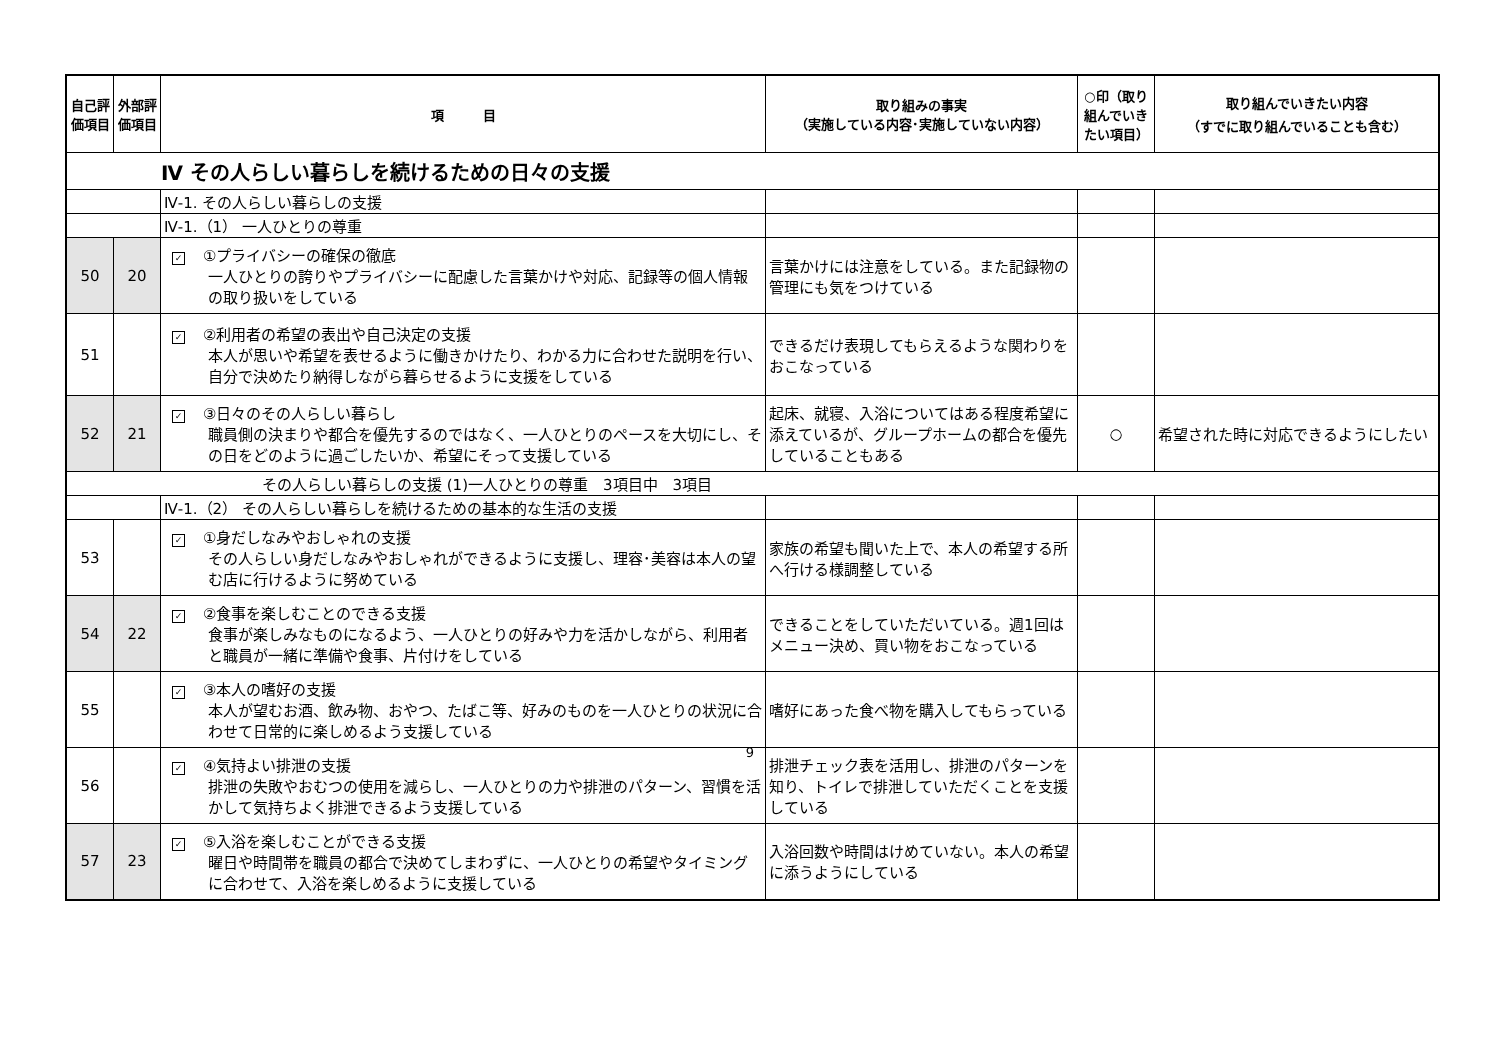| 自己評価項目 | 外部評価項目 | 項 目 | 取り組みの事実 （実施している内容･実施していない内容） | ○印（取り組んでいきたい項目） | 取り組んでいきたい内容 （すでに取り組んでいることも含む） |
| --- | --- | --- | --- | --- | --- |
| Ⅳ その人らしい暮らしを続けるための日々の支援 | | | | | |
| | | Ⅳ-1. その人らしい暮らしの支援 | | | |
| | | Ⅳ-1.（1） 一人ひとりの尊重 | | | |
| 50 | 20 | ✓ ①プライバシーの確保の徹底 一人ひとりの誇りやプライバシーに配慮した言葉かけや対応、記録等の個人情報の取り扱いをしている | 言葉かけには注意をしている。また記録物の管理にも気をつけている | | |
| 51 | | ✓ ②利用者の希望の表出や自己決定の支援 本人が思いや希望を表せるように働きかけたり、わかる力に合わせた説明を行い、自分で決めたり納得しながら暮らせるように支援をしている | できるだけ表現してもらえるような関わりをおこなっている | | |
| 52 | 21 | ✓ ③日々のその人らしい暮らし 職員側の決まりや都合を優先するのではなく、一人ひとりのペースを大切にし、その日をどのように過ごしたいか、希望にそって支援している | 起床、就寝、入浴についてはある程度希望に添えているが、グループホームの都合を優先していることもある | ○ | 希望された時に対応できるようにしたい |
| その人らしい暮らしの支援 (1)一人ひとりの尊重 3項目中 3項目 | | | | | |
| | | Ⅳ-1.（2） その人らしい暮らしを続けるための基本的な生活の支援 | | | |
| 53 | | ✓ ①身だしなみやおしゃれの支援 その人らしい身だしなみやおしゃれができるように支援し、理容･美容は本人の望む店に行けるように努めている | 家族の希望も聞いた上で、本人の希望する所へ行ける様調整している | | |
| 54 | 22 | ✓ ②食事を楽しむことのできる支援 食事が楽しみなものになるよう、一人ひとりの好みや力を活かしながら、利用者と職員が一緒に準備や食事、片付けをしている | できることをしていただいている。週1回はメニュー決め、買い物をおこなっている | | |
| 55 | | ✓ ③本人の嗜好の支援 本人が望むお酒、飲み物、おやつ、たばこ等、好みのものを一人ひとりの状況に合わせて日常的に楽しめるよう支援している | 嗜好にあった食べ物を購入してもらっている | | |
| 56 | | ✓ ④気持よい排泄の支援 排泄の失敗やおむつの使用を減らし、一人ひとりの力や排泄のパターン、習慣を活かして気持ちよく排泄できるよう支援している | 排泄チェック表を活用し、排泄のパターンを知り、トイレで排泄していただくことを支援している | | |
| 57 | 23 | ✓ ⑤入浴を楽しむことができる支援 曜日や時間帯を職員の都合で決めてしまわずに、一人ひとりの希望やタイミングに合わせて、入浴を楽しめるように支援している | 入浴回数や時間はけめていない。本人の希望に添うようにしている | | |
9